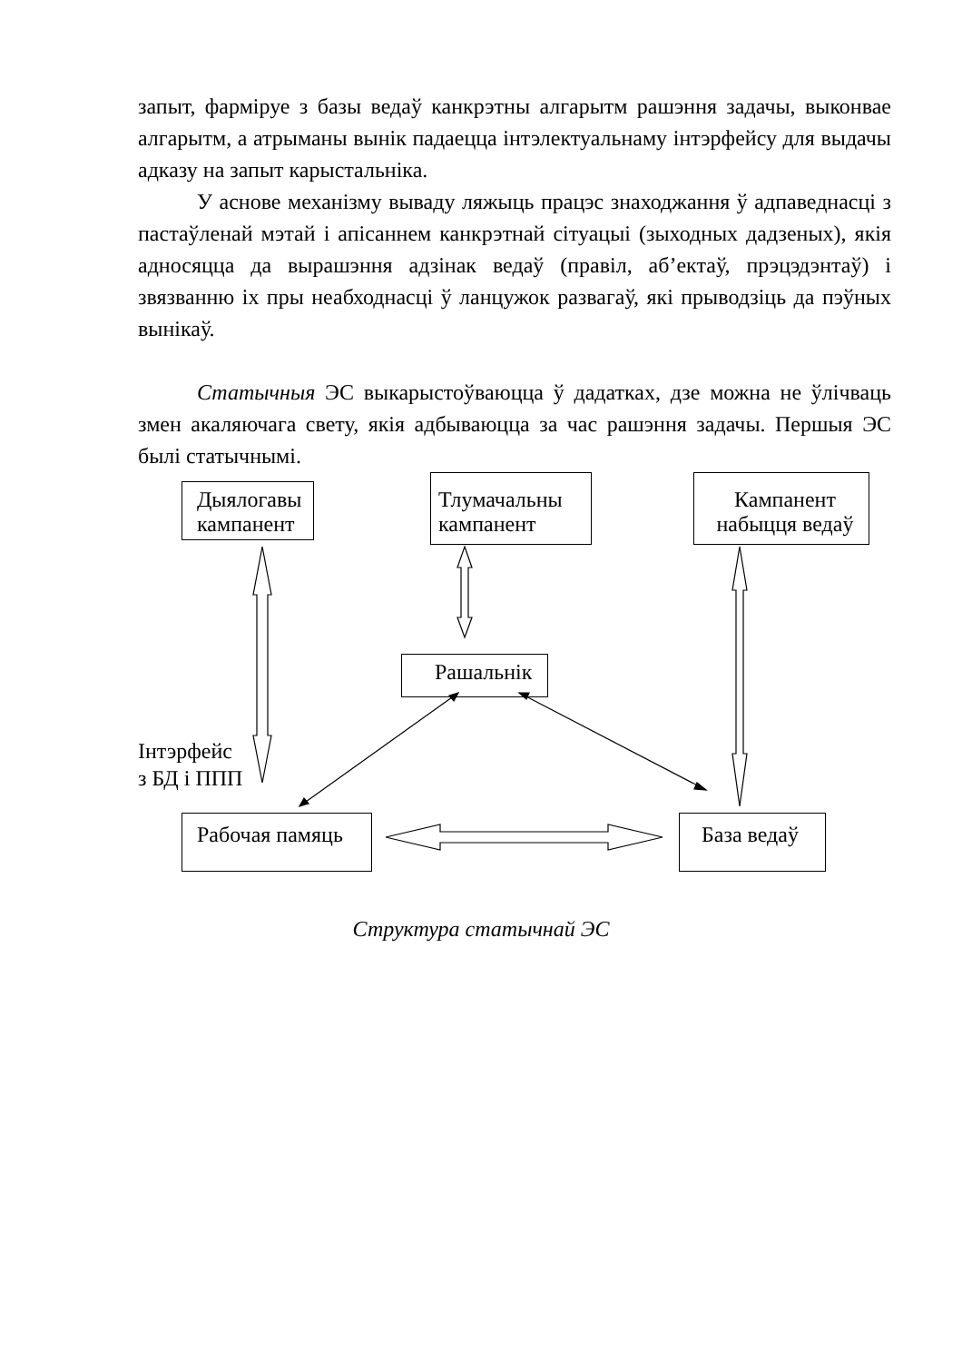запыт, фарміруе з базы ведаў канкрэтны алгарытм рашэння задачы, выконвае алгарытм, а атрыманы вынік падаецца інтэлектуальнаму інтэрфейсу для выдачы адказу на запыт карыстальніка.
У аснове механізму вываду ляжыць працэс знаходжання ў адпаведнасці з пастаўленай мэтай і апісаннем канкрэтнай сітуацыі (зыходных дадзеных), якія адносяцца да вырашэння адзінак ведаў (правіл, аб’ектаў, прэцэдэнтаў) і звязванню іх пры неабходнасці ў ланцужок развагаў, які прыводзіць да пэўных вынікаў.
Статычныя ЭС выкарыстоўваюцца ў дадатках, дзе можна не ўлічваць змен акаляючага свету, якія адбываюцца за час рашэння задачы. Першыя ЭС былі статычнымі.
Дыялогавы кампанент
Тлумачальны кампанент
Кампанент набыцця ведаў
Рашальнік
Інтэрфейс
з БД і ППП
Рабочая памяць База ведаў
Структура статычнай ЭС